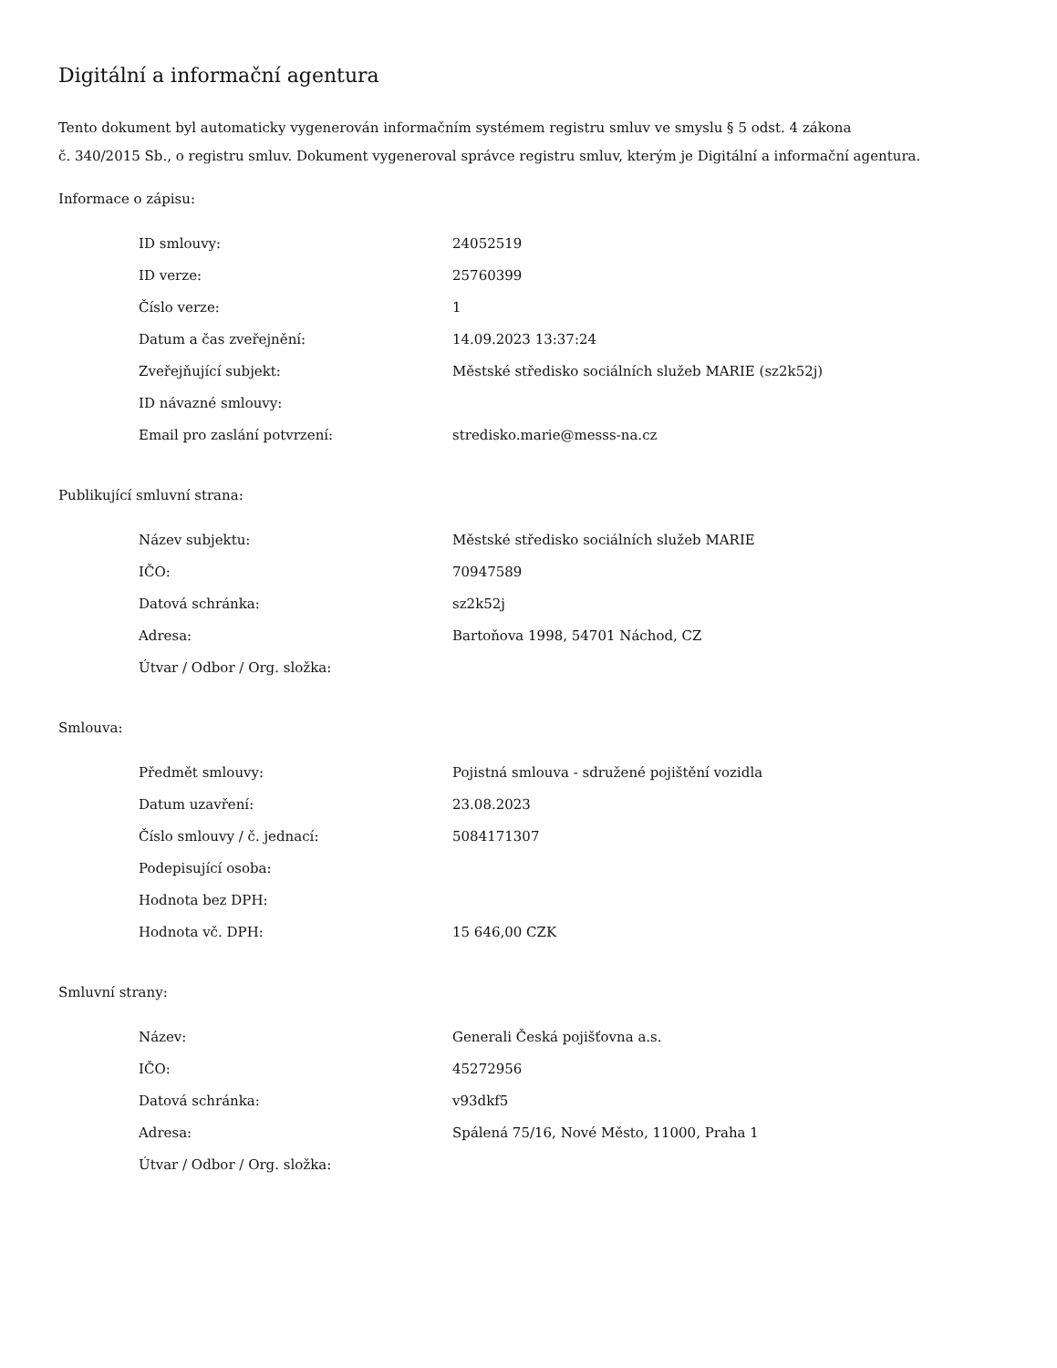Digitální a informační agentura
Tento dokument byl automaticky vygenerován informačním systémem registru smluv ve smyslu § 5 odst. 4 zákona
č. 340/2015 Sb., o registru smluv. Dokument vygeneroval správce registru smluv, kterým je Digitální a informační agentura.
Informace o zápisu:
| ID smlouvy: | 24052519 |
| ID verze: | 25760399 |
| Číslo verze: | 1 |
| Datum a čas zveřejnění: | 14.09.2023 13:37:24 |
| Zveřejňující subjekt: | Městské středisko sociálních služeb MARIE (sz2k52j) |
| ID návazné smlouvy: | |
| Email pro zaslání potvrzení: | stredisko.marie@messs-na.cz |
Publikující smluvní strana:
| Název subjektu: | Městské středisko sociálních služeb MARIE |
| IČO: | 70947589 |
| Datová schránka: | sz2k52j |
| Adresa: | Bartoňova 1998, 54701 Náchod, CZ |
| Útvar / Odbor / Org. složka: | |
Smlouva:
| Předmět smlouvy: | Pojistná smlouva - sdružené pojištění vozidla |
| Datum uzavření: | 23.08.2023 |
| Číslo smlouvy / č. jednací: | 5084171307 |
| Podepisující osoba: | |
| Hodnota bez DPH: | |
| Hodnota vč. DPH: | 15 646,00 CZK |
Smluvní strany:
| Název: | Generali Česká pojišťovna a.s. |
| IČO: | 45272956 |
| Datová schránka: | v93dkf5 |
| Adresa: | Spálená 75/16, Nové Město, 11000, Praha 1 |
| Útvar / Odbor / Org. složka: | |